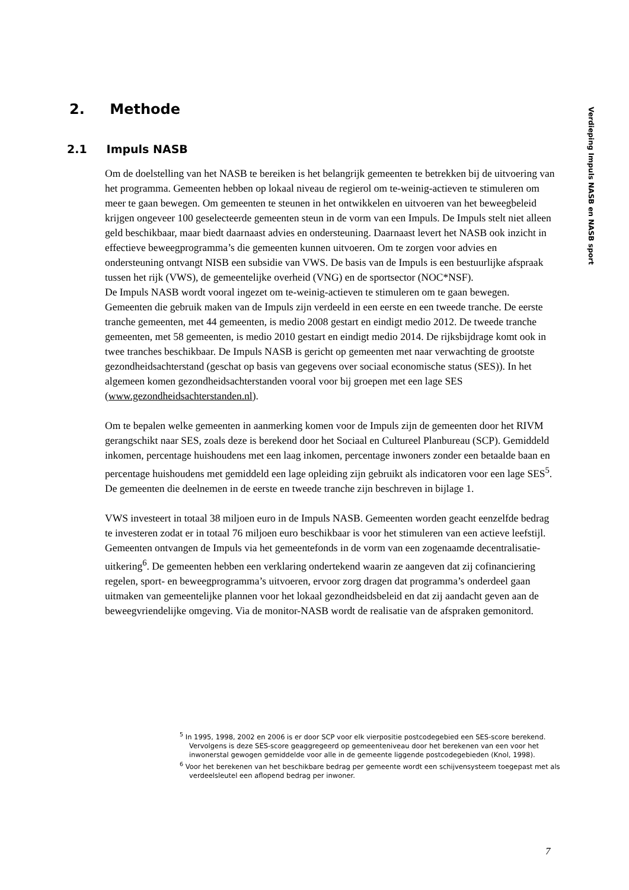2. Methode
Verdieping Impuls NASB en NASB sport
2.1 Impuls NASB
Om de doelstelling van het NASB te bereiken is het belangrijk gemeenten te betrekken bij de uitvoering van het programma. Gemeenten hebben op lokaal niveau de regierol om te-weinig-actieven te stimuleren om meer te gaan bewegen. Om gemeenten te steunen in het ontwikkelen en uitvoeren van het beweegbeleid krijgen ongeveer 100 geselecteerde gemeenten steun in de vorm van een Impuls. De Impuls stelt niet alleen geld beschikbaar, maar biedt daarnaast advies en ondersteuning. Daarnaast levert het NASB ook inzicht in effectieve beweegprogramma’s die gemeenten kunnen uitvoeren. Om te zorgen voor advies en ondersteuning ontvangt NISB een subsidie van VWS. De basis van de Impuls is een bestuurlijke afspraak tussen het rijk (VWS), de gemeentelijke overheid (VNG) en de sportsector (NOC*NSF).
De Impuls NASB wordt vooral ingezet om te-weinig-actieven te stimuleren om te gaan bewegen. Gemeenten die gebruik maken van de Impuls zijn verdeeld in een eerste en een tweede tranche. De eerste tranche gemeenten, met 44 gemeenten, is medio 2008 gestart en eindigt medio 2012. De tweede tranche gemeenten, met 58 gemeenten, is medio 2010 gestart en eindigt medio 2014. De rijksbijdrage komt ook in twee tranches beschikbaar. De Impuls NASB is gericht op gemeenten met naar verwachting de grootste gezondheidsachterstand (geschat op basis van gegevens over sociaal economische status (SES)). In het algemeen komen gezondheidsachterstanden vooral voor bij groepen met een lage SES (www.gezondheidsachterstanden.nl).
Om te bepalen welke gemeenten in aanmerking komen voor de Impuls zijn de gemeenten door het RIVM gerangschikt naar SES, zoals deze is berekend door het Sociaal en Cultureel Planbureau (SCP). Gemiddeld inkomen, percentage huishoudens met een laag inkomen, percentage inwoners zonder een betaalde baan en percentage huishoudens met gemiddeld een lage opleiding zijn gebruikt als indicatoren voor een lage SES<sup>5</sup>. De gemeenten die deelnemen in de eerste en tweede tranche zijn beschreven in bijlage 1.
VWS investeert in totaal 38 miljoen euro in de Impuls NASB. Gemeenten worden geacht eenzelfde bedrag te investeren zodat er in totaal 76 miljoen euro beschikbaar is voor het stimuleren van een actieve leefstijl. Gemeenten ontvangen de Impuls via het gemeentefonds in de vorm van een zogenaamde decentralisatie-uitkering<sup>6</sup>. De gemeenten hebben een verklaring ondertekend waarin ze aangeven dat zij cofinanciering regelen, sport- en beweegprogramma’s uitvoeren, ervoor zorg dragen dat programma’s onderdeel gaan uitmaken van gemeentelijke plannen voor het lokaal gezondheidsbeleid en dat zij aandacht geven aan de beweegvriendelijke omgeving. Via de monitor-NASB wordt de realisatie van de afspraken gemonitord.
<sup>5</sup> In 1995, 1998, 2002 en 2006 is er door SCP voor elk vierpositie postcodegebied een SES-score berekend. Vervolgens is deze SES-score geaggregeerd op gemeenteniveau door het berekenen van een voor het inwonerstal gewogen gemiddelde voor alle in de gemeente liggende postcodegebieden (Knol, 1998).
<sup>6</sup> Voor het berekenen van het beschikbare bedrag per gemeente wordt een schijvensysteem toegepast met als verdeelsleutel een aflopend bedrag per inwoner.
7